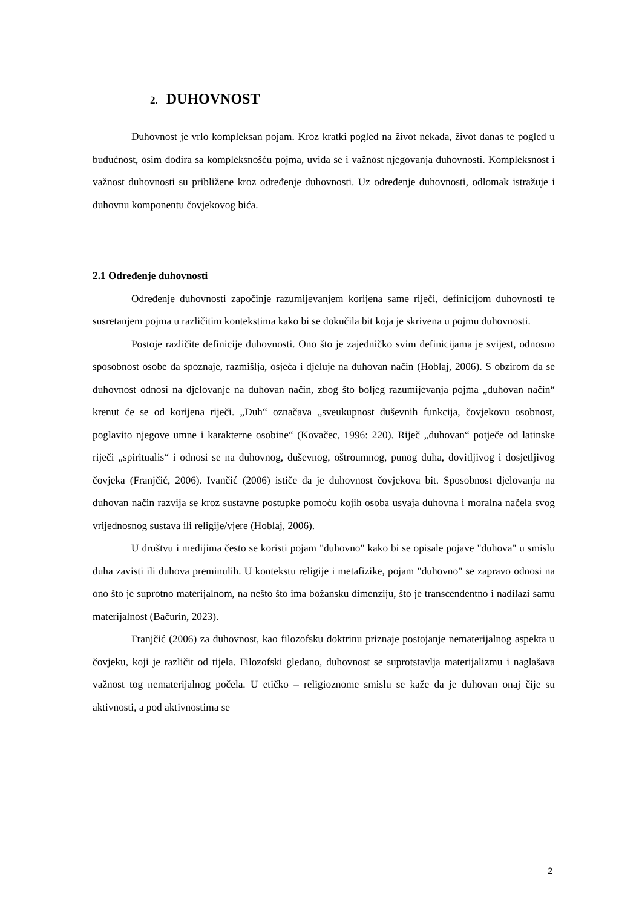2. DUHOVNOST
Duhovnost je vrlo kompleksan pojam. Kroz kratki pogled na život nekada, život danas te pogled u budućnost, osim dodira sa kompleksnošću pojma, uviđa se i važnost njegovanja duhovnosti. Kompleksnost i važnost duhovnosti su približene kroz određenje duhovnosti. Uz određenje duhovnosti, odlomak istražuje i duhovnu komponentu čovjekovog bića.
2.1 Određenje duhovnosti
Određenje duhovnosti započinje razumijevanjem korijena same riječi, definicijom duhovnosti te susretanjem pojma u različitim kontekstima kako bi se dokučila bit koja je skrivena u pojmu duhovnosti.
Postoje različite definicije duhovnosti. Ono što je zajedničko svim definicijama je svijest, odnosno sposobnost osobe da spoznaje, razmišlja, osjeća i djeluje na duhovan način (Hoblaj, 2006). S obzirom da se duhovnost odnosi na djelovanje na duhovan način, zbog što boljeg razumijevanja pojma „duhovan način“ krenut će se od korijena riječi. „Duh“ označava „sveukupnost duševnih funkcija, čovjekovu osobnost, poglavito njegove umne i karakterne osobine“ (Kovačec, 1996: 220). Riječ „duhovan“ potječe od latinske riječi „spiritualis“ i odnosi se na duhovnog, duševnog, oštroumnog, punog duha, dovitljivog i dosjetljivog čovjeka (Franjčić, 2006). Ivančić (2006) ističe da je duhovnost čovjekova bit. Sposobnost djelovanja na duhovan način razvija se kroz sustavne postupke pomoću kojih osoba usvaja duhovna i moralna načela svog vrijednosnog sustava ili religije/vjere (Hoblaj, 2006).
U društvu i medijima često se koristi pojam "duhovno" kako bi se opisale pojave "duhova" u smislu duha zavisti ili duhova preminulih. U kontekstu religije i metafizike, pojam "duhovno" se zapravo odnosi na ono što je suprotno materijalnom, na nešto što ima božansku dimenziju, što je transcendentno i nadilazi samu materijalnost (Bačurin, 2023).
Franjčić (2006) za duhovnost, kao filozofsku doktrinu priznaje postojanje nematerijalnog aspekta u čovjeku, koji je različit od tijela. Filozofski gledano, duhovnost se suprotstavlja materijalizmu i naglašava važnost tog nematerijalnog počela. U etičko – religioznome smislu se kaže da je duhovan onaj čije su aktivnosti, a pod aktivnostima se
2